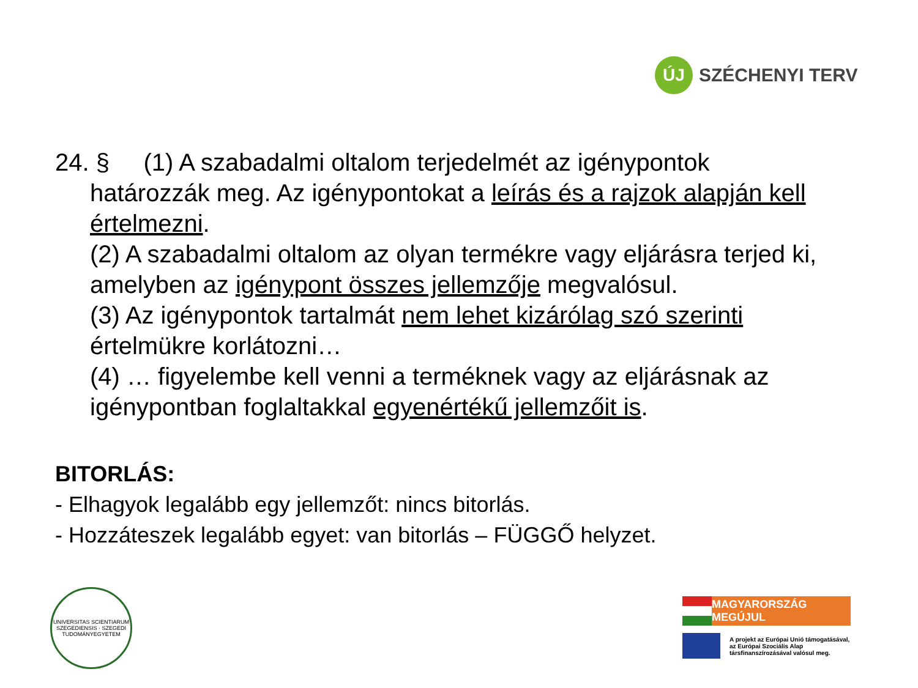ÚJ
SZÉCHENYI TERV
24. § (1) A szabadalmi oltalom terjedelmét az igénypontok
határozzák meg. Az igénypontokat a leírás és a rajzok alapján kell értelmezni.
(2) A szabadalmi oltalom az olyan termékre vagy eljárásra terjed ki, amelyben az igénypont összes jellemzője megvalósul.
(3) Az igénypontok tartalmát nem lehet kizárólag szó szerinti értelmükre korlátozni…
(4) … figyelembe kell venni a terméknek vagy az eljárásnak az igénypontban foglaltakkal egyenértékű jellemzőit is.
BITORLÁS:
- Elhagyok legalább egy jellemzőt: nincs bitorlás.
- Hozzáteszek legalább egyet: van bitorlás – FÜGGŐ helyzet.
UNIVERSITAS SCIENTIARUM SZEGEDIENSIS · SZEGEDI TUDOMÁNYEGYETEM
MAGYARORSZÁG MEGÚJUL
A projekt az Európai Unió támogatásával,
az Európai Szociális Alap
társfinanszírozásával valósul meg.